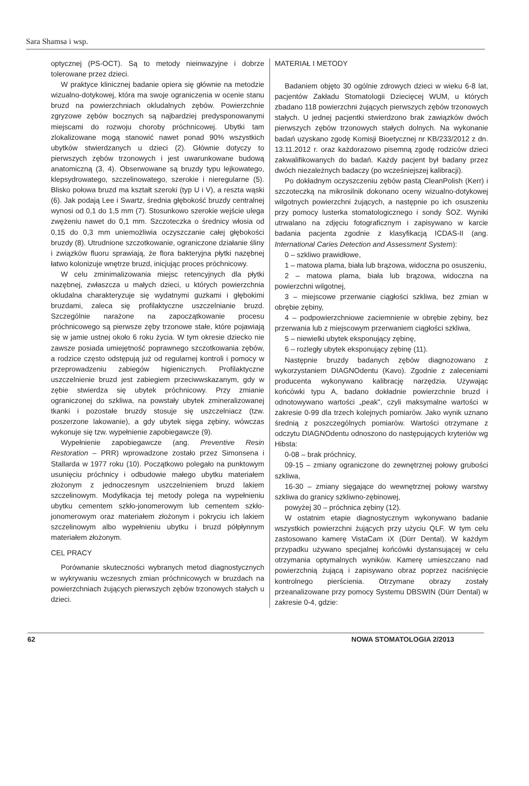Sara Shamsa i wsp.
optycznej (PS-OCT). Są to metody nieinwazyjne i dobrze tolerowane przez dzieci.
W praktyce klinicznej badanie opiera się głównie na metodzie wizualno-dotykowej, która ma swoje ograniczenia w ocenie stanu bruzd na powierzchniach okludalnych zębów. Powierzchnie zgryzowe zębów bocznych są najbardziej predysponowanymi miejscami do rozwoju choroby próchnicowej. Ubytki tam zlokalizowane mogą stanowić nawet ponad 90% wszystkich ubytków stwierdzanych u dzieci (2). Głównie dotyczy to pierwszych zębów trzonowych i jest uwarunkowane budową anatomiczną (3, 4). Obserwowane są bruzdy typu lejkowatego, klepsydrowatego, szczelinowatego, szerokie i nieregularne (5). Blisko połowa bruzd ma kształt szeroki (typ U i V), a reszta wąski (6). Jak podają Lee i Swartz, średnia głębokość bruzdy centralnej wynosi od 0,1 do 1,5 mm (7). Stosunkowo szerokie wejście ulega zwężeniu nawet do 0,1 mm. Szczoteczka o średnicy włosia od 0,15 do 0,3 mm uniemożliwia oczyszczanie całej głębokości bruzdy (8). Utrudnione szczotkowanie, ograniczone działanie śliny i związków fluoru sprawiają, że flora bakteryjna płytki nazębnej łatwo kolonizuje wnętrze bruzd, inicjując proces próchnicowy.
W celu zminimalizowania miejsc retencyjnych dla płytki nazębnej, zwłaszcza u małych dzieci, u których powierzchnia okludalna charakteryzuje się wydatnymi guzkami i głębokimi bruzdami, zaleca się profilaktyczne uszczelnianie bruzd. Szczególnie narażone na zapoczątkowanie procesu próchnicowego są pierwsze zęby trzonowe stałe, które pojawiają się w jamie ustnej około 6 roku życia. W tym okresie dziecko nie zawsze posiada umiejętność poprawnego szczotkowania zębów, a rodzice często odstępują już od regularnej kontroli i pomocy w przeprowadzeniu zabiegów higienicznych. Profilaktyczne uszczelnienie bruzd jest zabiegiem przeciwwskazanym, gdy w zębie stwierdza się ubytek próchnicowy. Przy zmianie ograniczonej do szkliwa, na powstały ubytek zmineralizowanej tkanki i pozostałe bruzdy stosuje się uszczelniacz (tzw. poszerzone lakowanie), a gdy ubytek sięga zębiny, wówczas wykonuje się tzw. wypełnienie zapobiegawcze (9).
Wypełnienie zapobiegawcze (ang. Preventive Resin Restoration – PRR) wprowadzone zostało przez Simonsena i Stallarda w 1977 roku (10). Początkowo polegało na punktowym usunięciu próchnicy i odbudowie małego ubytku materiałem złożonym z jednoczesnym uszczelnieniem bruzd lakiem szczelinowym. Modyfikacja tej metody polega na wypełnieniu ubytku cementem szkło-jonomerowym lub cementem szkło-jonomerowym oraz materiałem złożonym i pokryciu ich lakiem szczelinowym albo wypełnieniu ubytku i bruzd półpłynnym materiałem złożonym.
CEL PRACY
Porównanie skuteczności wybranych metod diagnostycznych w wykrywaniu wczesnych zmian próchnicowych w bruzdach na powierzchniach żujących pierwszych zębów trzonowych stałych u dzieci.
MATERIAŁ I METODY
Badaniem objęto 30 ogólnie zdrowych dzieci w wieku 6-8 lat, pacjentów Zakładu Stomatologii Dziecięcej WUM, u których zbadano 118 powierzchni żujących pierwszych zębów trzonowych stałych. U jednej pacjentki stwierdzono brak zawiązków dwóch pierwszych zębów trzonowych stałych dolnych. Na wykonanie badań uzyskano zgodę Komisji Bioetycznej nr KB/233/2012 z dn. 13.11.2012 r. oraz każdorazowo pisemną zgodę rodziców dzieci zakwalifikowanych do badań. Każdy pacjent był badany przez dwóch niezależnych badaczy (po wcześniejszej kalibracji).
Po dokładnym oczyszczeniu zębów pastą CleanPolish (Kerr) i szczoteczką na mikrosilnik dokonano oceny wizualno-dotykowej wilgotnych powierzchni żujących, a następnie po ich osuszeniu przy pomocy lusterka stomatologicznego i sondy ŚOZ. Wyniki utrwalano na zdjęciu fotograficznym i zapisywano w karcie badania pacjenta zgodnie z klasyfikacją ICDAS-II (ang. International Caries Detection and Assessment System):
0 – szkliwo prawidłowe,
1 – matowa plama, biała lub brązowa, widoczna po osuszeniu,
2 – matowa plama, biała lub brązowa, widoczna na powierzchni wilgotnej,
3 – miejscowe przerwanie ciągłości szkliwa, bez zmian w obrębie zębiny,
4 – podpowierzchniowe zaciemnienie w obrębie zębiny, bez przerwania lub z miejscowym przerwaniem ciągłości szkliwa,
5 – niewielki ubytek eksponujący zębinę,
6 – rozległy ubytek eksponujący zębinę (11).
Następnie bruzdy badanych zębów diagnozowano z wykorzystaniem DIAGNOdentu (Kavo). Zgodnie z zaleceniami producenta wykonywano kalibrację narzędzia. Używając końcówki typu A, badano dokładnie powierzchnie bruzd i odnotowywano wartości „peak", czyli maksymalne wartości w zakresie 0-99 dla trzech kolejnych pomiarów. Jako wynik uznano średnią z poszczególnych pomiarów. Wartości otrzymane z odczytu DIAGNOdentu odnoszono do następujących kryteriów wg Hibsta:
0-08 – brak próchnicy,
09-15 – zmiany ograniczone do zewnętrznej połowy grubości szkliwa,
16-30 – zmiany sięgające do wewnętrznej połowy warstwy szkliwa do granicy szkliwno-zębinowej,
powyżej 30 – próchnica zębiny (12).
W ostatnim etapie diagnostycznym wykonywano badanie wszystkich powierzchni żujących przy użyciu QLF. W tym celu zastosowano kamerę VistaCam iX (Dürr Dental). W każdym przypadku używano specjalnej końcówki dystansującej w celu otrzymania optymalnych wyników. Kamerę umieszczano nad powierzchnią żującą i zapisywano obraz poprzez naciśnięcie kontrolnego pierścienia. Otrzymane obrazy zostały przeanalizowane przy pomocy Systemu DBSWIN (Dürr Dental) w zakresie 0-4, gdzie:
62 NOWA STOMATOLOGIA 2/2013